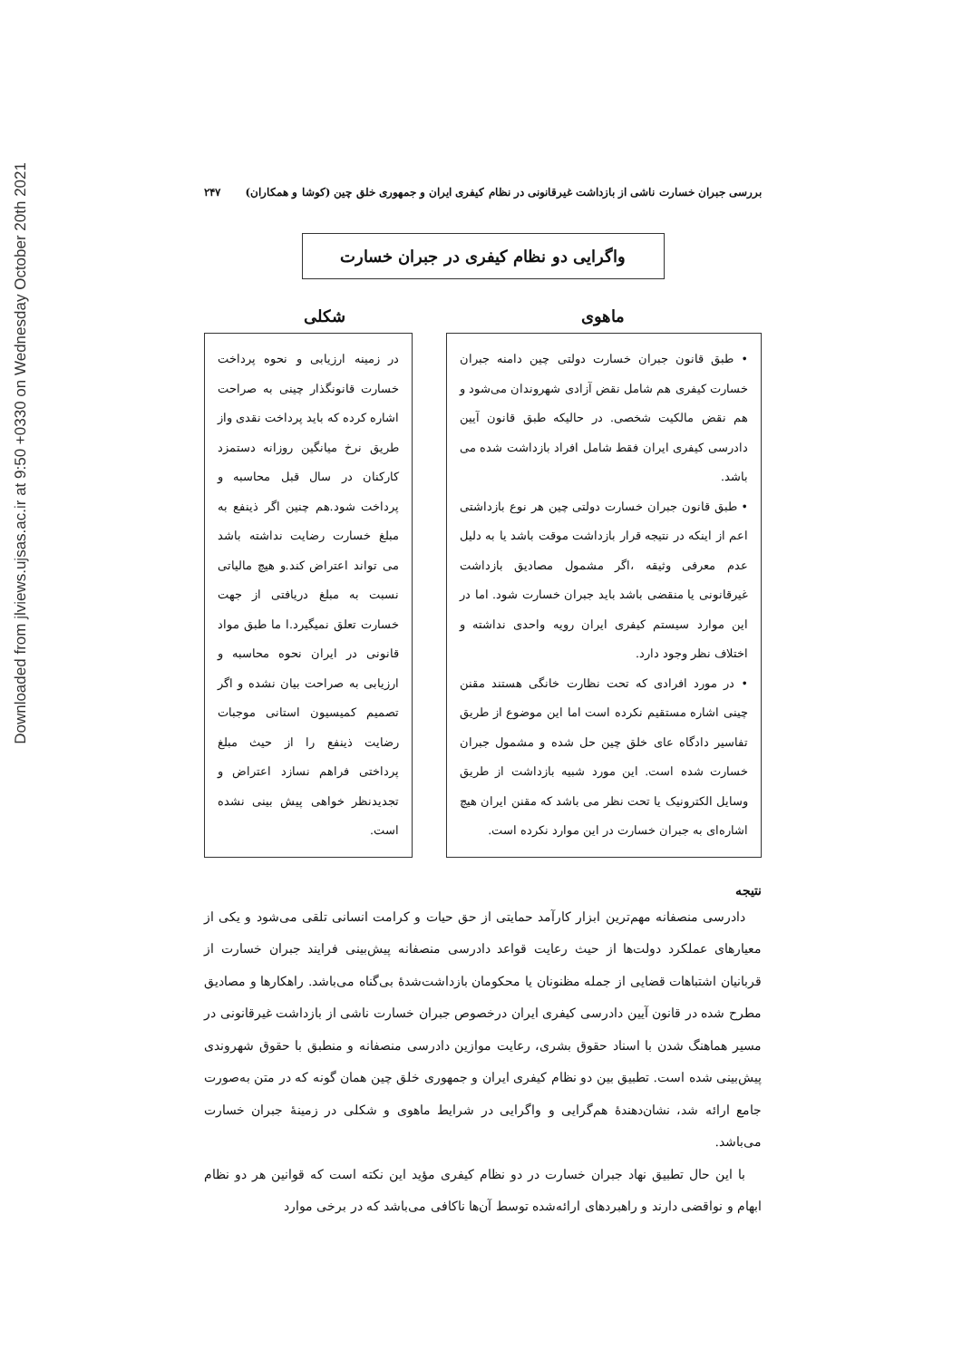Downloaded from jlviews.ujsas.ac.ir at 9:50 +0330 on Wednesday October 20th 2021
بررسی جبران خسارت ناشی از بازداشت غیرقانونی در نظام کیفری ایران و جمهوری خلق چین (کوشا و همکاران) ۲۴۷
واگرایی دو نظام کیفری در جبران خسارت
ماهوی شکلی
• طبق قانون جبران خسارت دولتی چین دامنه جبران خسارت کیفری هم شامل نقض آزادی شهروندان می‌شود و هم نقض مالکیت شخصی. در حالیکه طبق قانون آیین دادرسی کیفری ایران فقط شامل افراد بازداشت شده می باشد.
• طبق قانون جبران خسارت دولتی چین هر نوع بازداشتی اعم از اینکه در نتیجه قرار بازداشت موقت باشد یا به دلیل عدم معرفی وثیقه ،اگر مشمول مصادیق بازداشت غیرقانونی یا منقضی باشد باید جبران خسارت شود. اما در این موارد سیستم کیفری ایران رویه واحدی نداشته و اختلاف نظر وجود دارد.
• در مورد افرادی که تحت نظارت خانگی هستند مقنن چینی اشاره مستقیم نکرده است اما این موضوع از طریق تفاسیر دادگاه عای خلق چین حل شده و مشمول جبران خسارت شده است. این مورد شبیه بازداشت از طریق وسایل الکترونیک یا تحت نظر می باشد که مقنن ایران هیچ اشاره‌ای به جبران خسارت در این موارد نکرده است.
در زمینه ارزیابی و نحوه پرداخت خسارت قانونگذار چینی به صراحت اشاره کرده که باید پرداخت نقدی واز طریق نرخ میانگین روزانه دستمزد کارکنان در سال قبل محاسبه و پرداخت شود.هم چنین اگر ذینفع به مبلغ خسارت رضایت نداشته باشد می تواند اعتراض کند.و هیچ مالیاتی نسبت به مبلغ دریافتی از جهت خسارت تعلق نمیگیرد.ا ما طبق مواد قانونی در ایران نحوه محاسبه و ارزیابی به صراحت بیان نشده و اگر تصمیم کمیسیون استانی موجبات رضایت ذینفع را از حیث مبلغ پرداختی فراهم نسازد اعتراض و تجدیدنظر خواهی پیش بینی نشده است.
نتیجه
دادرسی منصفانه مهم‌ترین ابزار کارآمد حمایتی از حق حیات و کرامت انسانی تلقی می‌شود و یکی از معیارهای عملکرد دولت‌ها از حیث رعایت قواعد دادرسی منصفانه پیش‌بینی فرایند جبران خسارت از قربانیان اشتباهات قضایی از جمله مظنونان یا محکومان بازداشت‌شدۀ بی‌گناه می‌باشد. راهکارها و مصادیق مطرح شده در قانون آیین دادرسی کیفری ایران درخصوص جبران خسارت ناشی از بازداشت غیرقانونی در مسیر هماهنگ شدن با اسناد حقوق بشری، رعایت موازین دادرسی منصفانه و منطبق با حقوق شهروندی پیش‌بینی شده است. تطبیق بین دو نظام کیفری ایران و جمهوری خلق چین همان گونه که در متن به‌صورت جامع ارائه شد، نشان‌دهندۀ هم‌گرایی و واگرایی در شرایط ماهوی و شکلی در زمینۀ جبران خسارت می‌باشد.
با این حال تطبیق نهاد جبران خسارت در دو نظام کیفری مؤید این نکته است که قوانین هر دو نظام ابهام و نواقضی دارند و راهبردهای ارائه‌شده توسط آن‌ها ناکافی می‌باشد که در برخی موارد